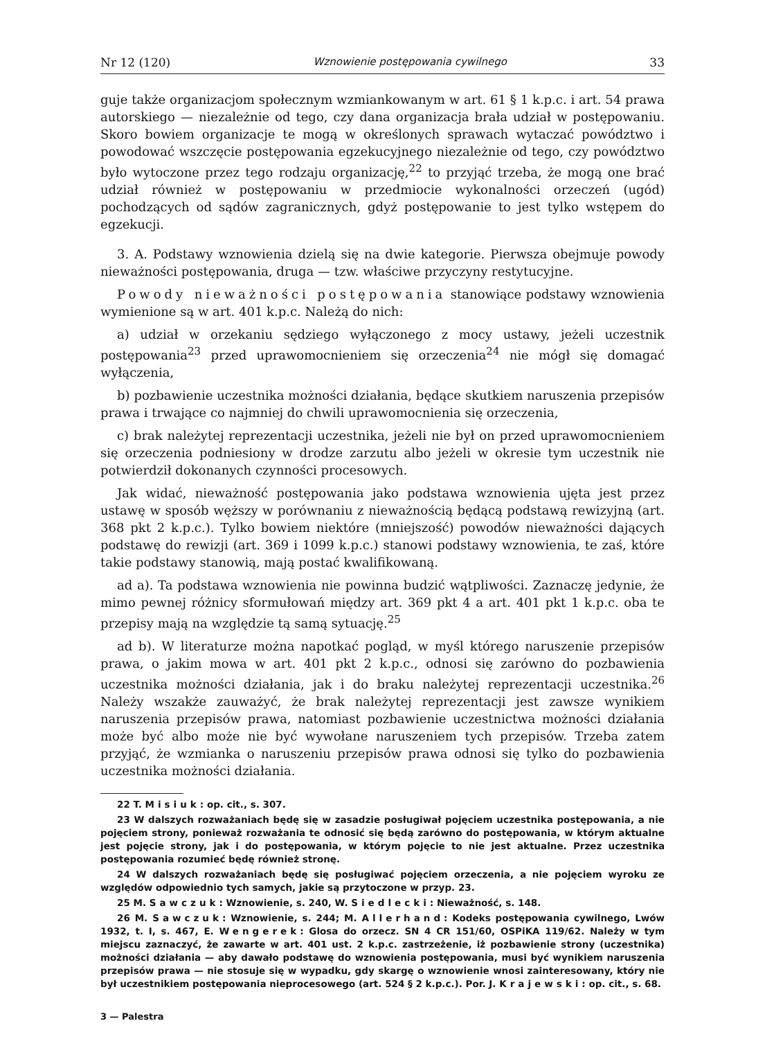Nr 12 (120) Wznowienie postępowania cywilnego 33
guje także organizacjom społecznym wzmiankowanym w art. 61 § 1 k.p.c. i art. 54 prawa autorskiego — niezależnie od tego, czy dana organizacja brała udział w postępowaniu. Skoro bowiem organizacje te mogą w określonych sprawach wytaczać powództwo i powodować wszczęcie postępowania egzekucyjnego niezależnie od tego, czy powództwo było wytoczone przez tego rodzaju organizację,<sup>22</sup> to przyjąć trzeba, że mogą one brać udział również w postępowaniu w przedmiocie wykonalności orzeczeń (ugód) pochodzących od sądów zagranicznych, gdyż postępowanie to jest tylko wstępem do egzekucji.
3. A. Podstawy wznowienia dzielą się na dwie kategorie. Pierwsza obejmuje powody nieważności postępowania, druga — tzw. właściwe przyczyny restytucyjne.
Powody nieważności postępowania stanowiące podstawy wznowienia wymienione są w art. 401 k.p.c. Należą do nich:
a) udział w orzekaniu sędziego wyłączonego z mocy ustawy, jeżeli uczestnik postępowania<sup>23</sup> przed uprawomocnieniem się orzeczenia<sup>24</sup> nie mógł się domagać wyłączenia,
b) pozbawienie uczestnika możności działania, będące skutkiem naruszenia przepisów prawa i trwające co najmniej do chwili uprawomocnienia się orzeczenia,
c) brak należytej reprezentacji uczestnika, jeżeli nie był on przed uprawomocnieniem się orzeczenia podniesiony w drodze zarzutu albo jeżeli w okresie tym uczestnik nie potwierdził dokonanych czynności procesowych.
Jak widać, nieważność postępowania jako podstawa wznowienia ujęta jest przez ustawę w sposób węższy w porównaniu z nieważnością będącą podstawą rewizyjną (art. 368 pkt 2 k.p.c.). Tylko bowiem niektóre (mniejszość) powodów nieważności dających podstawę do rewizji (art. 369 i 1099 k.p.c.) stanowi podstawy wznowienia, te zaś, które takie podstawy stanowią, mają postać kwalifikowaną.
ad a). Ta podstawa wznowienia nie powinna budzić wątpliwości. Zaznaczę jedynie, że mimo pewnej różnicy sformułowań między art. 369 pkt 4 a art. 401 pkt 1 k.p.c. oba te przepisy mają na względzie tą samą sytuację.<sup>25</sup>
ad b). W literaturze można napotkać pogląd, w myśl którego naruszenie przepisów prawa, o jakim mowa w art. 401 pkt 2 k.p.c., odnosi się zarówno do pozbawienia uczestnika możności działania, jak i do braku należytej reprezentacji uczestnika.<sup>26</sup> Należy wszakże zauważyć, że brak należytej reprezentacji jest zawsze wynikiem naruszenia przepisów prawa, natomiast pozbawienie uczestnictwa możności działania może być albo może nie być wywołane naruszeniem tych przepisów. Trzeba zatem przyjąć, że wzmianka o naruszeniu przepisów prawa odnosi się tylko do pozbawienia uczestnika możności działania.
22 T. Misiuk: op. cit., s. 307.
23 W dalszych rozważaniach będę się w zasadzie posługiwał pojęciem uczestnika postępowania, a nie pojęciem strony, ponieważ rozważania te odnosić się będą zarówno do postępowania, w którym aktualne jest pojęcie strony, jak i do postępowania, w którym pojęcie to nie jest aktualne. Przez uczestnika postępowania rozumieć będę również stronę.
24 W dalszych rozważaniach będę się posługiwać pojęciem orzeczenia, a nie pojęciem wyroku ze względów odpowiednio tych samych, jakie są przytoczone w przyp. 23.
25 M. Sawczuk: Wznowienie, s. 240, W. Siedlecki: Nieważność, s. 148.
26 M. Sawczuk: Wznowienie, s. 244; M. Allerhand: Kodeks postępowania cywilnego, Lwów 1932, t. I, s. 467, E. Wengerek: Glosa do orzecz. SN 4 CR 151/60, OSPiKA 119/62. Należy w tym miejscu zaznaczyć, że zawarte w art. 401 ust. 2 k.p.c. zastrzeżenie, iż pozbawienie strony (uczestnika) możności działania — aby dawało podstawę do wznowienia postępowania, musi być wynikiem naruszenia przepisów prawa — nie stosuje się w wypadku, gdy skargę o wznowienie wnosi zainteresowany, który nie był uczestnikiem postępowania nieprocesowego (art. 524 § 2 k.p.c.). Por. J. Krajewski: op. cit., s. 68.
3 — Palestra